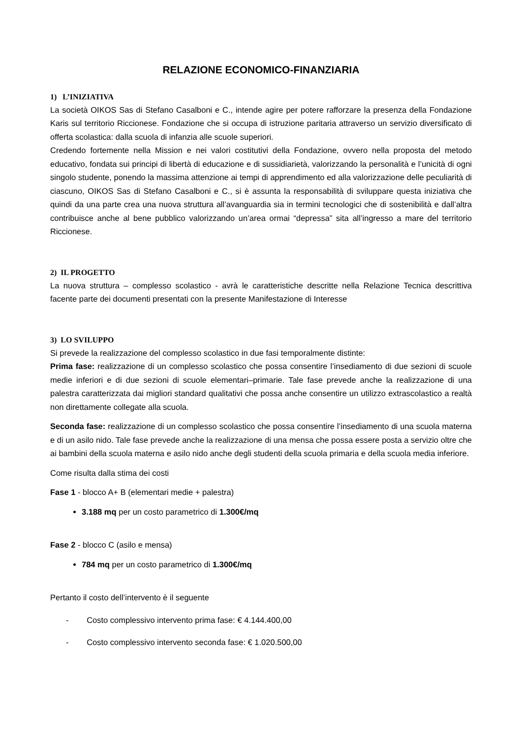RELAZIONE ECONOMICO-FINANZIARIA
1) L’INIZIATIVA
La società OIKOS Sas di Stefano Casalboni e C., intende agire per potere rafforzare la presenza della Fondazione Karis sul territorio Riccionese. Fondazione che si occupa di istruzione paritaria attraverso un servizio diversificato di offerta scolastica: dalla scuola di infanzia alle scuole superiori.
Credendo fortemente nella Mission e nei valori costitutivi della Fondazione, ovvero nella proposta del metodo educativo, fondata sui principi di libertà di educazione e di sussidiarietà, valorizzando la personalità e l’unicità di ogni singolo studente, ponendo la massima attenzione ai tempi di apprendimento ed alla valorizzazione delle peculiarità di ciascuno, OIKOS Sas di Stefano Casalboni e C., si è assunta la responsabilità di sviluppare questa iniziativa che quindi da una parte crea una nuova struttura all’avanguardia sia in termini tecnologici che di sostenibilità e dall’altra contribuisce anche al bene pubblico valorizzando un’area ormai “depressa” sita all’ingresso a mare del territorio Riccionese.
2) IL PROGETTO
La nuova struttura – complesso scolastico - avrà le caratteristiche descritte nella Relazione Tecnica descrittiva facente parte dei documenti presentati con la presente Manifestazione di Interesse
3) LO SVILUPPO
Si prevede la realizzazione del complesso scolastico in due fasi temporalmente distinte:
Prima fase: realizzazione di un complesso scolastico che possa consentire l’insediamento di due sezioni di scuole medie inferiori e di due sezioni di scuole elementari–primarie. Tale fase prevede anche la realizzazione di una palestra caratterizzata dai migliori standard qualitativi che possa anche consentire un utilizzo extrascolastico a realtà non direttamente collegate alla scuola.
Seconda fase: realizzazione di un complesso scolastico che possa consentire l’insediamento di una scuola materna e di un asilo nido. Tale fase prevede anche la realizzazione di una mensa che possa essere posta a servizio oltre che ai bambini della scuola materna e asilo nido anche degli studenti della scuola primaria e della scuola media inferiore.
Come risulta dalla stima dei costi
Fase 1 - blocco A+ B (elementari medie + palestra)
3.188 mq per un costo parametrico di 1.300€/mq
Fase 2 - blocco C (asilo e mensa)
784 mq per un costo parametrico di 1.300€/mq
Pertanto il costo dell’intervento è il seguente
- Costo complessivo intervento prima fase: € 4.144.400,00
- Costo complessivo intervento seconda fase: € 1.020.500,00